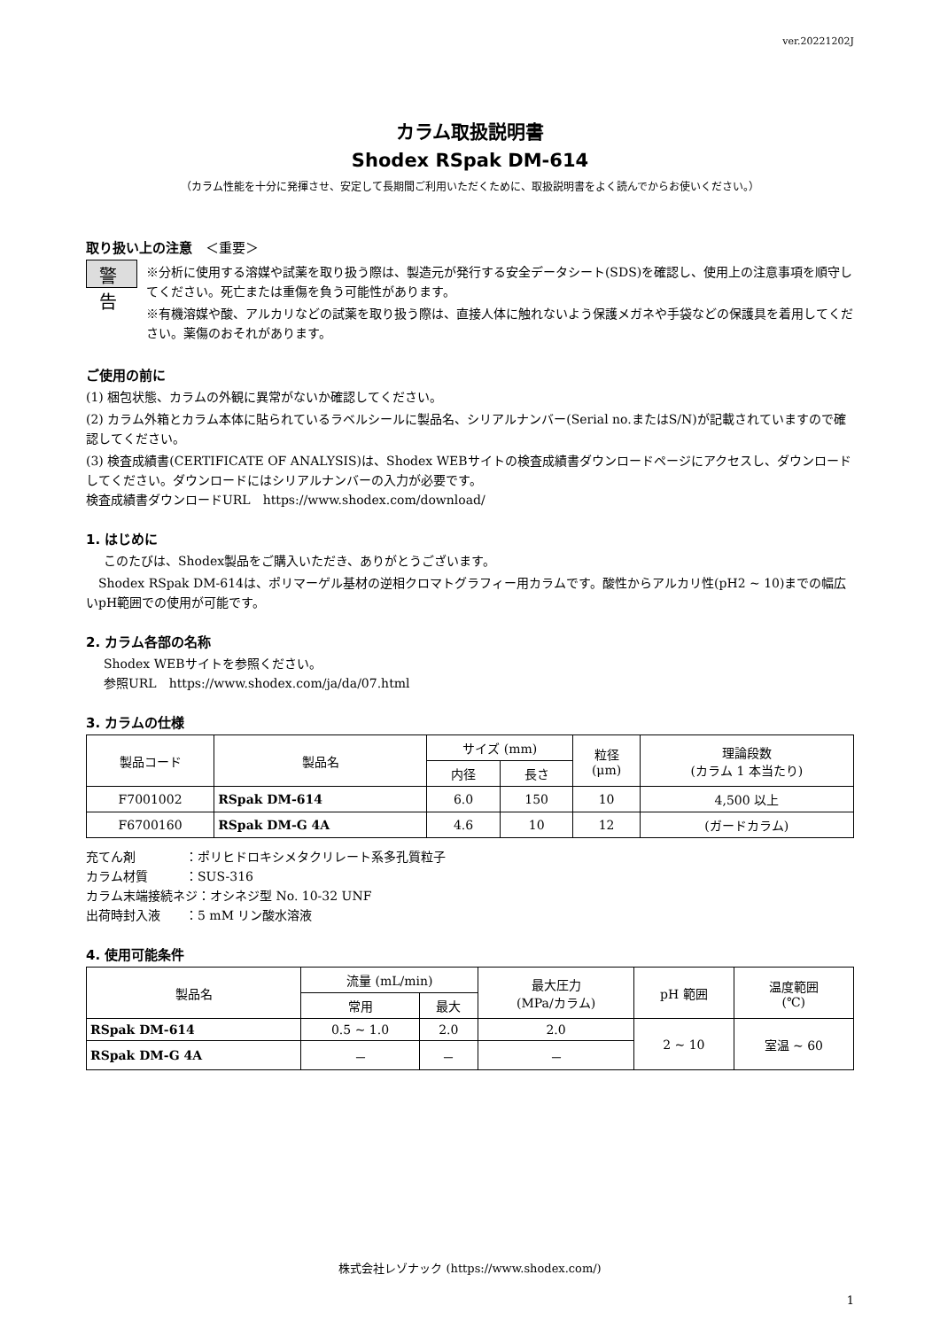ver.20221202J
カラム取扱説明書
Shodex RSpak DM-614
（カラム性能を十分に発揮させ、安定して長期間ご利用いただくために、取扱説明書をよく読んでからお使いください。）
取り扱い上の注意　＜重要＞
警告
※分析に使用する溶媒や試薬を取り扱う際は、製造元が発行する安全データシート(SDS)を確認し、使用上の注意事項を順守してください。死亡または重傷を負う可能性があります。
※有機溶媒や酸、アルカリなどの試薬を取り扱う際は、直接人体に触れないよう保護メガネや手袋などの保護具を着用してください。薬傷のおそれがあります。
ご使用の前に
(1) 梱包状態、カラムの外観に異常がないか確認してください。
(2) カラム外箱とカラム本体に貼られているラベルシールに製品名、シリアルナンバー(Serial no.またはS/N)が記載されていますので確認してください。
(3) 検査成績書(CERTIFICATE OF ANALYSIS)は、Shodex WEBサイトの検査成績書ダウンロードページにアクセスし、ダウンロードしてください。ダウンロードにはシリアルナンバーの入力が必要です。
検査成績書ダウンロードURL　https://www.shodex.com/download/
1. はじめに
このたびは、Shodex製品をご購入いただき、ありがとうございます。
　Shodex RSpak DM-614は、ポリマーゲル基材の逆相クロマトグラフィー用カラムです。酸性からアルカリ性(pH2 ~ 10)までの幅広いpH範囲での使用が可能です。
2. カラム各部の名称
Shodex WEBサイトを参照ください。
参照URL　https://www.shodex.com/ja/da/07.html
3. カラムの仕様
| 製品コード | 製品名 | サイズ (mm) | | 粒径 (μm) | 理論段数 (カラム 1 本当たり) |
| --- | --- | --- | --- | --- | --- |
| | | 内径 | 長さ | | |
| F7001002 | RSpak DM-614 | 6.0 | 150 | 10 | 4,500 以上 |
| F6700160 | RSpak DM-G 4A | 4.6 | 10 | 12 | (ガードカラム) |
充てん剤　　　　：ポリヒドロキシメタクリレート系多孔質粒子
カラム材質　　　：SUS-316
カラム末端接続ネジ：オシネジ型 No. 10-32 UNF
出荷時封入液　　：5 mM リン酸水溶液
4. 使用可能条件
| 製品名 | 流量 (mL/min) | | 最大圧力 (MPa/カラム) | pH 範囲 | 温度範囲 (℃) |
| --- | --- | --- | --- | --- | --- |
| | 常用 | 最大 | | | |
| RSpak DM-614 | 0.5 ~ 1.0 | 2.0 | 2.0 | 2 ~ 10 | 室温 ~ 60 |
| RSpak DM-G 4A | － | － | － | | |
株式会社レゾナック (https://www.shodex.com/)
1